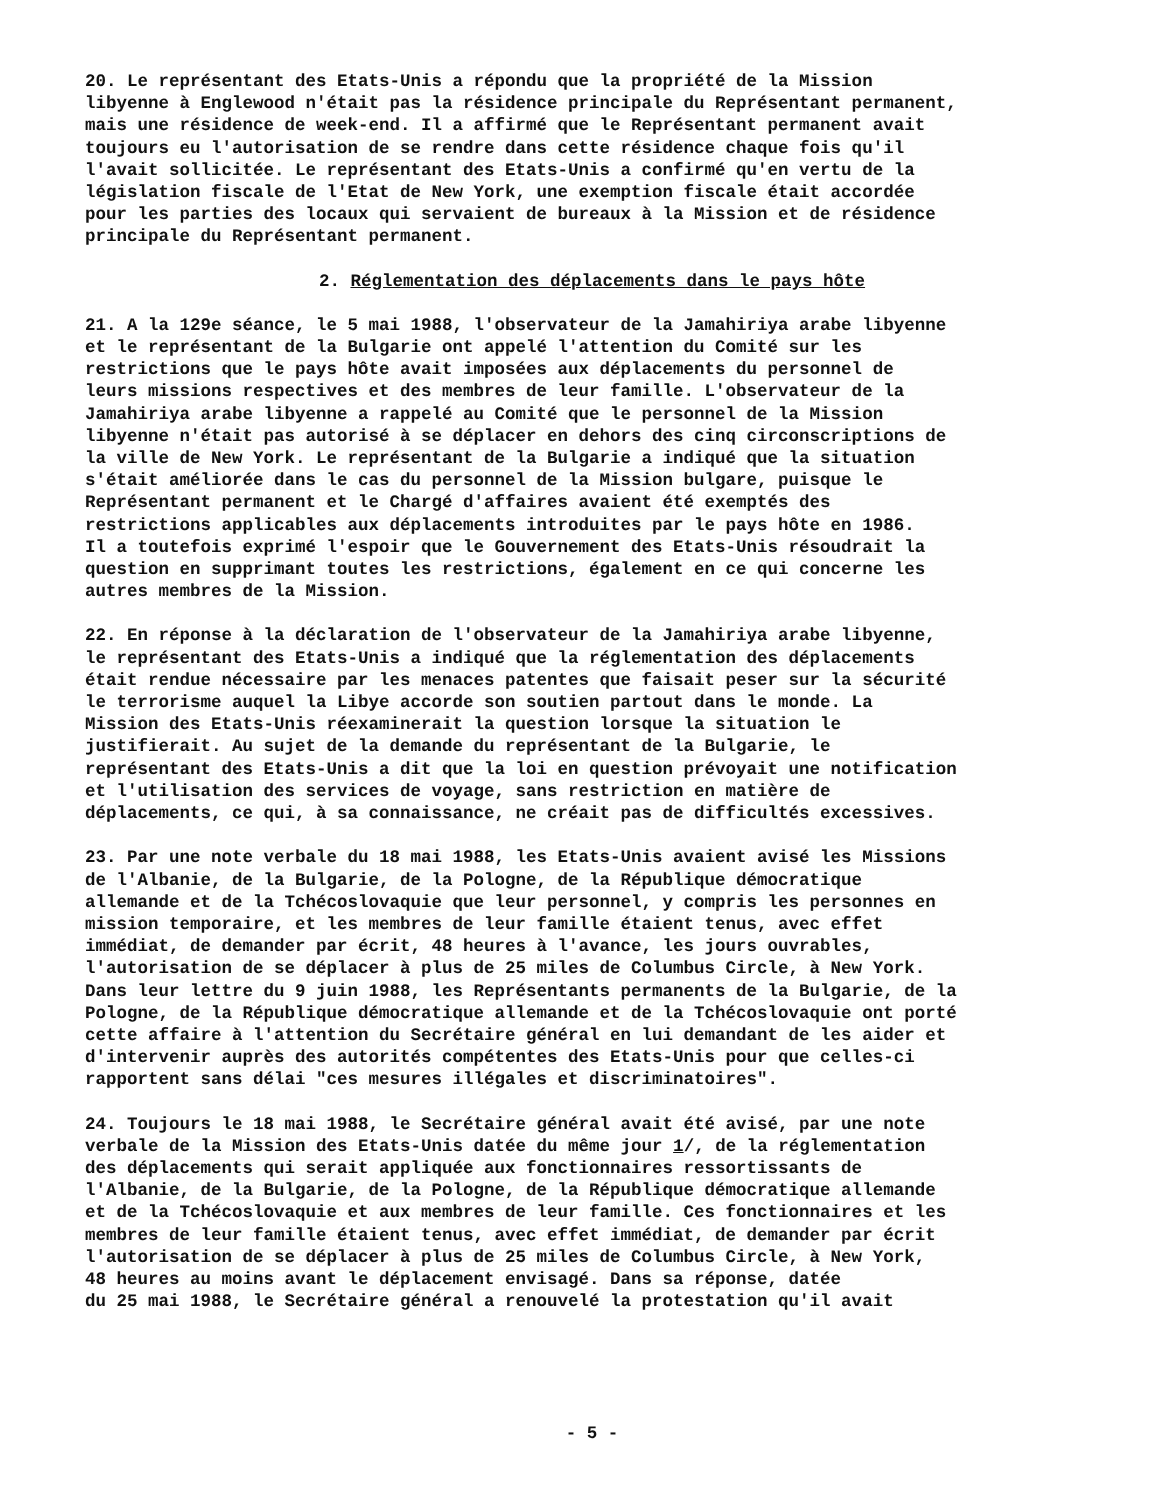20. Le représentant des Etats-Unis a répondu que la propriété de la Mission libyenne à Englewood n'était pas la résidence principale du Représentant permanent, mais une résidence de week-end. Il a affirmé que le Représentant permanent avait toujours eu l'autorisation de se rendre dans cette résidence chaque fois qu'il l'avait sollicitée. Le représentant des Etats-Unis a confirmé qu'en vertu de la législation fiscale de l'Etat de New York, une exemption fiscale était accordée pour les parties des locaux qui servaient de bureaux à la Mission et de résidence principale du Représentant permanent.
2. Réglementation des déplacements dans le pays hôte
21. A la 129e séance, le 5 mai 1988, l'observateur de la Jamahiriya arabe libyenne et le représentant de la Bulgarie ont appelé l'attention du Comité sur les restrictions que le pays hôte avait imposées aux déplacements du personnel de leurs missions respectives et des membres de leur famille. L'observateur de la Jamahiriya arabe libyenne a rappelé au Comité que le personnel de la Mission libyenne n'était pas autorisé à se déplacer en dehors des cinq circonscriptions de la ville de New York. Le représentant de la Bulgarie a indiqué que la situation s'était améliorée dans le cas du personnel de la Mission bulgare, puisque le Représentant permanent et le Chargé d'affaires avaient été exemptés des restrictions applicables aux déplacements introduites par le pays hôte en 1986. Il a toutefois exprimé l'espoir que le Gouvernement des Etats-Unis résoudrait la question en supprimant toutes les restrictions, également en ce qui concerne les autres membres de la Mission.
22. En réponse à la déclaration de l'observateur de la Jamahiriya arabe libyenne, le représentant des Etats-Unis a indiqué que la réglementation des déplacements était rendue nécessaire par les menaces patentes que faisait peser sur la sécurité le terrorisme auquel la Libye accorde son soutien partout dans le monde. La Mission des Etats-Unis réexaminerait la question lorsque la situation le justifierait. Au sujet de la demande du représentant de la Bulgarie, le représentant des Etats-Unis a dit que la loi en question prévoyait une notification et l'utilisation des services de voyage, sans restriction en matière de déplacements, ce qui, à sa connaissance, ne créait pas de difficultés excessives.
23. Par une note verbale du 18 mai 1988, les Etats-Unis avaient avisé les Missions de l'Albanie, de la Bulgarie, de la Pologne, de la République démocratique allemande et de la Tchécoslovaquie que leur personnel, y compris les personnes en mission temporaire, et les membres de leur famille étaient tenus, avec effet immédiat, de demander par écrit, 48 heures à l'avance, les jours ouvrables, l'autorisation de se déplacer à plus de 25 miles de Columbus Circle, à New York. Dans leur lettre du 9 juin 1988, les Représentants permanents de la Bulgarie, de la Pologne, de la République démocratique allemande et de la Tchécoslovaquie ont porté cette affaire à l'attention du Secrétaire général en lui demandant de les aider et d'intervenir auprès des autorités compétentes des Etats-Unis pour que celles-ci rapportent sans délai "ces mesures illégales et discriminatoires".
24. Toujours le 18 mai 1988, le Secrétaire général avait été avisé, par une note verbale de la Mission des Etats-Unis datée du même jour 1/, de la réglementation des déplacements qui serait appliquée aux fonctionnaires ressortissants de l'Albanie, de la Bulgarie, de la Pologne, de la République démocratique allemande et de la Tchécoslovaquie et aux membres de leur famille. Ces fonctionnaires et les membres de leur famille étaient tenus, avec effet immédiat, de demander par écrit l'autorisation de se déplacer à plus de 25 miles de Columbus Circle, à New York, 48 heures au moins avant le déplacement envisagé. Dans sa réponse, datée du 25 mai 1988, le Secrétaire général a renouvelé la protestation qu'il avait
- 5 -